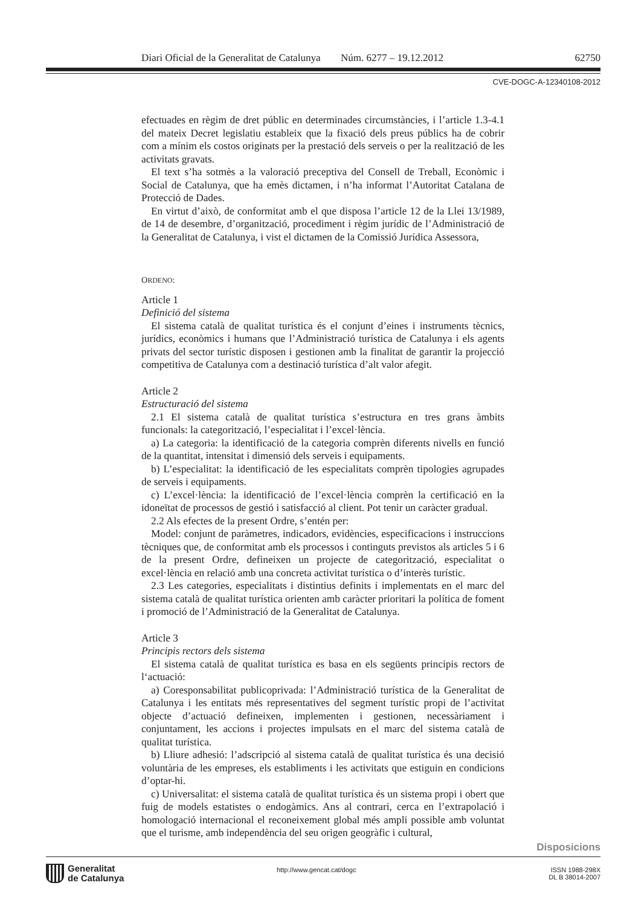Diari Oficial de la Generalitat de Catalunya Núm. 6277 – 19.12.2012 62750
CVE-DOGC-A-12340108-2012
efectuades en règim de dret públic en determinades circumstàncies, i l’article 1.3-4.1 del mateix Decret legislatiu estableix que la fixació dels preus públics ha de cobrir com a mínim els costos originats per la prestació dels serveis o per la realització de les activitats gravats.
El text s’ha sotmès a la valoració preceptiva del Consell de Treball, Econòmic i Social de Catalunya, que ha emès dictamen, i n’ha informat l’Autoritat Catalana de Protecció de Dades.
En virtut d’això, de conformitat amb el que disposa l’article 12 de la Llei 13/1989, de 14 de desembre, d’organització, procediment i règim jurídic de l’Administració de la Generalitat de Catalunya, i vist el dictamen de la Comissió Jurídica Assessora,
ORDENO:
Article 1
Definició del sistema
El sistema català de qualitat turística és el conjunt d’eines i instruments tècnics, jurídics, econòmics i humans que l’Administració turística de Catalunya i els agents privats del sector turístic disposen i gestionen amb la finalitat de garantir la projecció competitiva de Catalunya com a destinació turística d’alt valor afegit.
Article 2
Estructuració del sistema
2.1 El sistema català de qualitat turística s’estructura en tres grans àmbits funcionals: la categorització, l’especialitat i l’excel·lència.
a) La categoria: la identificació de la categoria comprèn diferents nivells en funció de la quantitat, intensitat i dimensió dels serveis i equipaments.
b) L’especialitat: la identificació de les especialitats comprèn tipologies agrupades de serveis i equipaments.
c) L’excel·lència: la identificació de l’excel·lència comprèn la certificació en la idoneïtat de processos de gestió i satisfacció al client. Pot tenir un caràcter gradual.
2.2 Als efectes de la present Ordre, s’entén per:
Model: conjunt de paràmetres, indicadors, evidències, especificacions i instruccions tècniques que, de conformitat amb els processos i continguts previstos als articles 5 i 6 de la present Ordre, defineixen un projecte de categorització, especialitat o excel·lència en relació amb una concreta activitat turística o d’interès turístic.
2.3 Les categories, especialitats i distintius definits i implementats en el marc del sistema català de qualitat turística orienten amb caràcter prioritari la política de foment i promoció de l’Administració de la Generalitat de Catalunya.
Article 3
Principis rectors dels sistema
El sistema català de qualitat turística es basa en els següents principis rectors de l‘actuació:
a) Coresponsabilitat publicoprivada: l’Administració turística de la Generalitat de Catalunya i les entitats més representatives del segment turístic propi de l’activitat objecte d’actuació defineixen, implementen i gestionen, necessàriament i conjuntament, les accions i projectes impulsats en el marc del sistema català de qualitat turística.
b) Lliure adhesió: l’adscripció al sistema català de qualitat turística és una decisió voluntària de les empreses, els establiments i les activitats que estiguin en condicions d’optar-hi.
c) Universalitat: el sistema català de qualitat turística és un sistema propi i obert que fuig de models estatistes o endogàmics. Ans al contrari, cerca en l’extrapolació i homologació internacional el reconeixement global més ampli possible amb voluntat que el turisme, amb independència del seu origen geogràfic i cultural,
Disposicions
Generalitat
de Catalunya
http://www.gencat.cat/dogc
ISSN 1988-298X
DL B 38014-2007